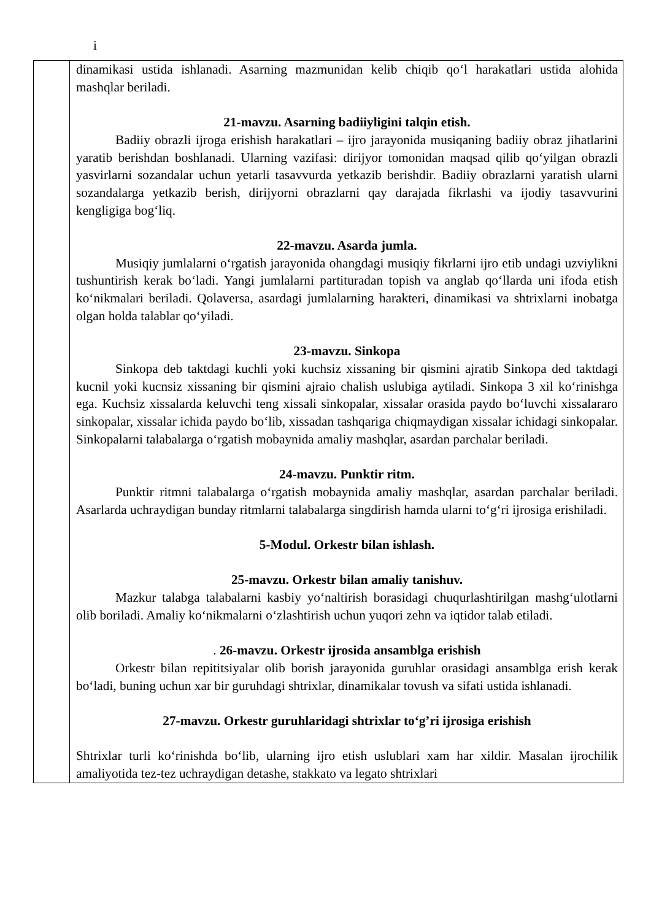i
| | dinamikasi ustida ishlanadi. Asarning mazmunidan kelib chiqib qo‘l harakatlari ustida alohida mashqlar beriladi. 21-mavzu. Asarning badiiyligini talqin etish. Badiiy obrazli ijroga erishish harakatlari – ijro jarayonida musiqaning badiiy obraz jihatlarini yaratib berishdan boshlanadi. Ularning vazifasi: dirijyor tomonidan maqsad qilib qo‘yilgan obrazli yasvirlarni sozandalar uchun yetarli tasavvurda yetkazib berishdir. Badiiy obrazlarni yaratish ularni sozandalarga yetkazib berish, dirijyorni obrazlarni qay darajada fikrlashi va ijodiy tasavvurini kengligiga bog‘liq. 22-mavzu. Asarda jumla. Musiqiy jumlalarni o‘rgatish jarayonida ohangdagi musiqiy fikrlarni ijro etib undagi uzviylikni tushuntirish kerak bo‘ladi. Yangi jumlalarni partituradan topish va anglab qo‘llarda uni ifoda etish ko‘nikmalari beriladi. Qolaversa, asardagi jumlalarning harakteri, dinamikasi va shtrixlarni inobatga olgan holda talablar qo‘yiladi. 23-mavzu. Sinkopa Sinkopa deb taktdagi kuchli yoki kuchsiz xissaning bir qismini ajratib Sinkopa ded taktdagi kucnil yoki kucnsiz xissaning bir qismini ajraio chalish uslubiga aytiladi. Sinkopa 3 xil ko‘rinishga ega. Kuchsiz xissalarda keluvchi teng xissali sinkopalar, xissalar orasida paydo bo‘luvchi xissalararo sinkopalar, xissalar ichida paydo bo‘lib, xissadan tashqariga chiqmaydigan xissalar ichidagi sinkopalar. Sinkopalarni talabalarga o‘rgatish mobaynida amaliy mashqlar, asardan parchalar beriladi. 24-mavzu. Punktir ritm. Punktir ritmni talabalarga o‘rgatish mobaynida amaliy mashqlar, asardan parchalar beriladi. Asarlarda uchraydigan bunday ritmlarni talabalarga singdirish hamda ularni to‘g‘ri ijrosiga erishiladi. 5-Modul. Orkestr bilan ishlash. 25-mavzu. Orkestr bilan amaliy tanishuv. Mazkur talabga talabalarni kasbiy yo‘naltirish borasidagi chuqurlashtirilgan mashg‘ulotlarni olib boriladi. Amaliy ko‘nikmalarni o‘zlashtirish uchun yuqori zehn va iqtidor talab etiladi. . 26-mavzu. Orkestr ijrosida ansamblga erishish Orkestr bilan repititsiyalar olib borish jarayonida guruhlar orasidagi ansamblga erish kerak bo‘ladi, buning uchun xar bir guruhdagi shtrixlar, dinamikalar tovush va sifati ustida ishlanadi. 27-mavzu. Orkestr guruhlaridagi shtrixlar to‘g’ri ijrosiga erishish Shtrixlar turli ko‘rinishda bo‘lib, ularning ijro etish uslublari xam har xildir. Masalan ijrochilik amaliyotida tez-tez uchraydigan detashe, stakkato va legato shtrixlari |